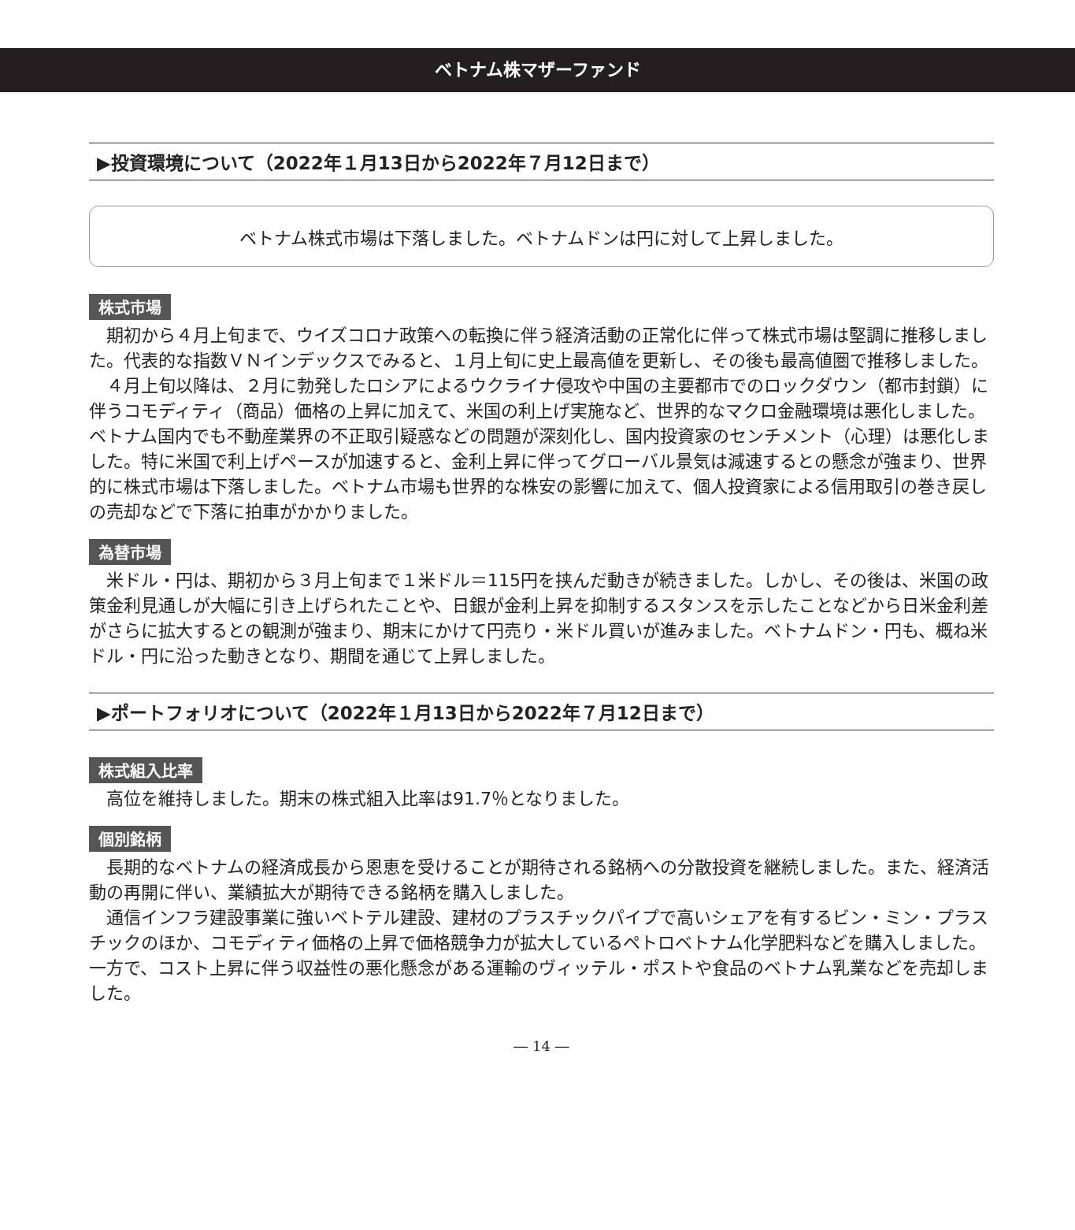ベトナム株マザーファンド
▶投資環境について（2022年１月13日から2022年７月12日まで）
ベトナム株式市場は下落しました。ベトナムドンは円に対して上昇しました。
株式市場
期初から４月上旬まで、ウイズコロナ政策への転換に伴う経済活動の正常化に伴って株式市場は堅調に推移しました。代表的な指数ＶＮインデックスでみると、１月上旬に史上最高値を更新し、その後も最高値圏で推移しました。
４月上旬以降は、２月に勃発したロシアによるウクライナ侵攻や中国の主要都市でのロックダウン（都市封鎖）に伴うコモディティ（商品）価格の上昇に加えて、米国の利上げ実施など、世界的なマクロ金融環境は悪化しました。ベトナム国内でも不動産業界の不正取引疑惑などの問題が深刻化し、国内投資家のセンチメント（心理）は悪化しました。特に米国で利上げペースが加速すると、金利上昇に伴ってグローバル景気は減速するとの懸念が強まり、世界的に株式市場は下落しました。ベトナム市場も世界的な株安の影響に加えて、個人投資家による信用取引の巻き戻しの売却などで下落に拍車がかかりました。
為替市場
米ドル・円は、期初から３月上旬まで１米ドル＝115円を挟んだ動きが続きました。しかし、その後は、米国の政策金利見通しが大幅に引き上げられたことや、日銀が金利上昇を抑制するスタンスを示したことなどから日米金利差がさらに拡大するとの観測が強まり、期末にかけて円売り・米ドル買いが進みました。ベトナムドン・円も、概ね米ドル・円に沿った動きとなり、期間を通じて上昇しました。
▶ポートフォリオについて（2022年１月13日から2022年７月12日まで）
株式組入比率
高位を維持しました。期末の株式組入比率は91.7％となりました。
個別銘柄
長期的なベトナムの経済成長から恩恵を受けることが期待される銘柄への分散投資を継続しました。また、経済活動の再開に伴い、業績拡大が期待できる銘柄を購入しました。
通信インフラ建設事業に強いベトテル建設、建材のプラスチックパイプで高いシェアを有するビン・ミン・プラスチックのほか、コモディティ価格の上昇で価格競争力が拡大しているペトロベトナム化学肥料などを購入しました。一方で、コスト上昇に伴う収益性の悪化懸念がある運輸のヴィッテル・ポストや食品のベトナム乳業などを売却しました。
― 14 ―